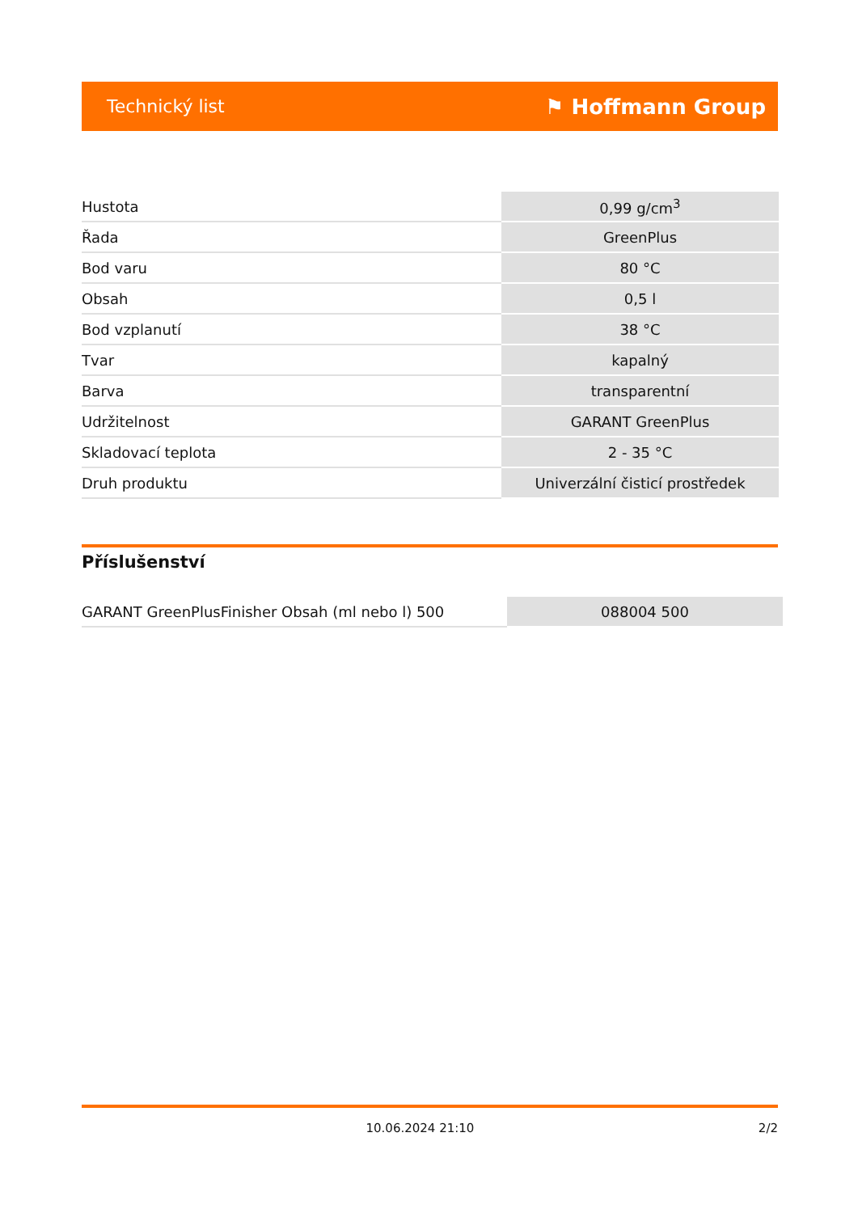Technický list ⚑ Hoffmann Group
| Hustota | 0,99 g/cm<sup>3</sup> |
| Řada | GreenPlus |
| Bod varu | 80 °C |
| Obsah | 0,5 l |
| Bod vzplanutí | 38 °C |
| Tvar | kapalný |
| Barva | transparentní |
| Udržitelnost | GARANT GreenPlus |
| Skladovací teplota | 2 - 35 °C |
| Druh produktu | Univerzální čisticí prostředek |
Příslušenství
| GARANT GreenPlusFinisher Obsah (ml nebo l) 500 | 088004 500 |
10.06.2024 21:10 2/2